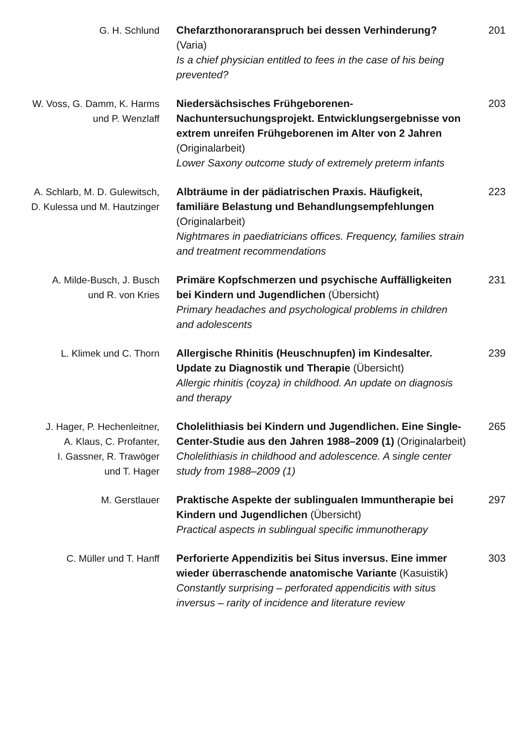G. H. Schlund Chefarzthonoraranspruch bei dessen Verhinderung? (Varia)
Is a chief physician entitled to fees in the case of his being prevented?
201
W. Voss, G. Damm, K. Harms
und P. Wenzlaff
Niedersächsisches Frühgeborenen-Nachuntersuchungsprojekt. Entwicklungs­ergebnisse von extrem unreifen Frühgeborenen im Alter von 2 Jahren (Originalarbeit)
Lower Saxony outcome study of extremely preterm infants
203
A. Schlarb, M. D. Gulewitsch,
D. Kulessa und M. Hautzinger
Albträume in der pädiatrischen Praxis. Häufigkeit, familiäre Belastung und Behandlungs­empfehlungen (Originalarbeit)
Nightmares in paediatricians offices. Frequency, families strain and treatment recommendations
223
A. Milde-Busch, J. Busch
und R. von Kries
Primäre Kopfschmerzen und psychische Auffälligkeiten bei Kindern und Jugendlichen (Übersicht)
Primary headaches and psychological problems in children and adolescents
231
L. Klimek und C. Thorn Allergische Rhinitis (Heuschnupfen) im Kindesalter. Update zu Diagnostik und Therapie (Übersicht)
Allergic rhinitis (coyza) in childhood. An update on diagnosis and therapy
239
J. Hager, P. Hechenleitner,
A. Klaus, C. Profanter,
I. Gassner, R. Trawöger
und T. Hager
Cholelithiasis bei Kindern und Jugendlichen. Eine Single-Center-Studie aus den Jahren 1988–2009 (1) (Originalarbeit)
Cholelithiasis in childhood and adolescence. A single center study from 1988–2009 (1)
265
M. Gerstlauer Praktische Aspekte der sublingualen Immuntherapie bei Kindern und Jugendlichen (Übersicht)
Practical aspects in sublingual specific immunotherapy
297
C. Müller und T. Hanff Perforierte Appendizitis bei Situs inversus. Eine immer wieder überraschende anatomische Variante (Kasuistik)
Constantly surprising – perforated appendicitis with situs inversus – rarity of incidence and literature review
303